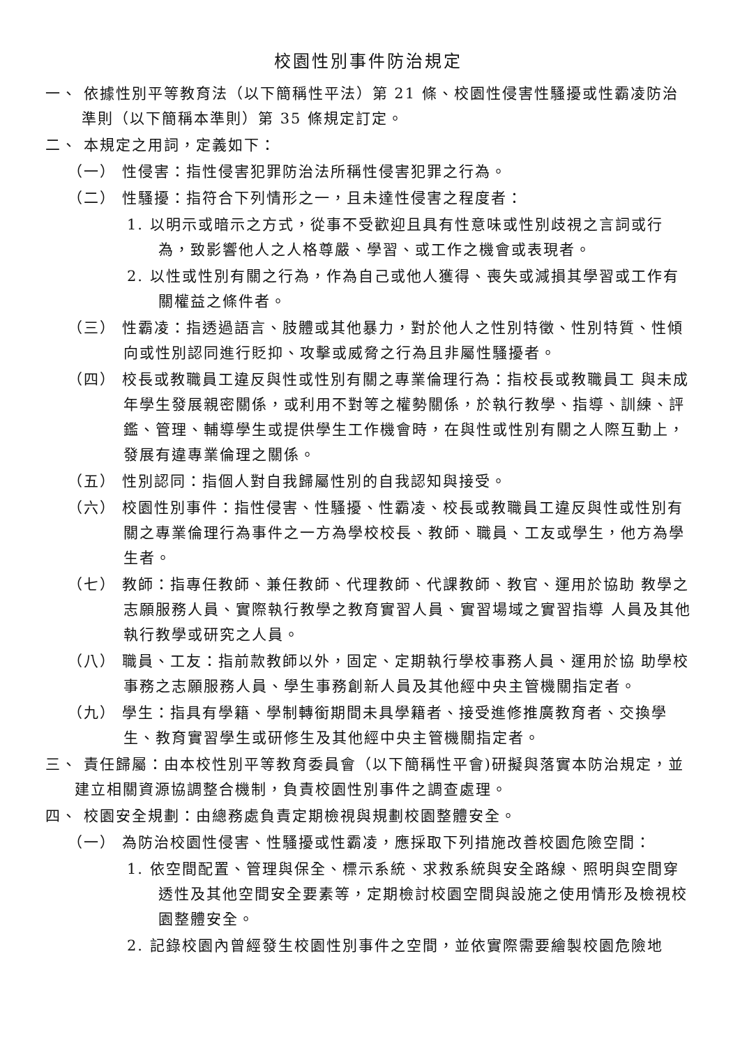校園性別事件防治規定
一、 依據性別平等教育法（以下簡稱性平法）第 21 條、校園性侵害性騷擾或性霸凌防治準則（以下簡稱本準則）第 35 條規定訂定。
二、 本規定之用詞，定義如下：
（一） 性侵害：指性侵害犯罪防治法所稱性侵害犯罪之行為。
（二） 性騷擾：指符合下列情形之一，且未達性侵害之程度者：
1. 以明示或暗示之方式，從事不受歡迎且具有性意味或性別歧視之言詞或行為，致影響他人之人格尊嚴、學習、或工作之機會或表現者。
2. 以性或性別有關之行為，作為自己或他人獲得、喪失或減損其學習或工作有 關權益之條件者。
（三） 性霸凌：指透過語言、肢體或其他暴力，對於他人之性別特徵、性別特質、性傾向或性別認同進行貶抑、攻擊或威脅之行為且非屬性騷擾者。
（四） 校長或教職員工違反與性或性別有關之專業倫理行為：指校長或教職員工 與未成年學生發展親密關係，或利用不對等之權勢關係，於執行教學、指導、訓練、評鑑、管理、輔導學生或提供學生工作機會時，在與性或性別有關之人際互動上，發展有違專業倫理之關係。
（五） 性別認同：指個人對自我歸屬性別的自我認知與接受。
（六） 校園性別事件：指性侵害、性騷擾、性霸凌、校長或教職員工違反與性或性別有關之專業倫理行為事件之一方為學校校長、教師、職員、工友或學生，他方為學生者。
（七） 教師：指專任教師、兼任教師、代理教師、代課教師、教官、運用於協助 教學之志願服務人員、實際執行教學之教育實習人員、實習場域之實習指導 人員及其他執行教學或研究之人員。
（八） 職員、工友：指前款教師以外，固定、定期執行學校事務人員、運用於協 助學校事務之志願服務人員、學生事務創新人員及其他經中央主管機關指定者。
（九） 學生：指具有學籍、學制轉銜期間未具學籍者、接受進修推廣教育者、交換學生、教育實習學生或研修生及其他經中央主管機關指定者。
三、 責任歸屬：由本校性別平等教育委員會（以下簡稱性平會)研擬與落實本防治規定，並建立相關資源協調整合機制，負責校園性別事件之調查處理。
四、 校園安全規劃：由總務處負責定期檢視與規劃校園整體安全。
（一） 為防治校園性侵害、性騷擾或性霸凌，應採取下列措施改善校園危險空間：
1. 依空間配置、管理與保全、標示系統、求救系統與安全路線、照明與空間穿透性及其他空間安全要素等，定期檢討校園空間與設施之使用情形及檢視校園整體安全。
2. 記錄校園內曾經發生校園性別事件之空間，並依實際需要繪製校園危險地